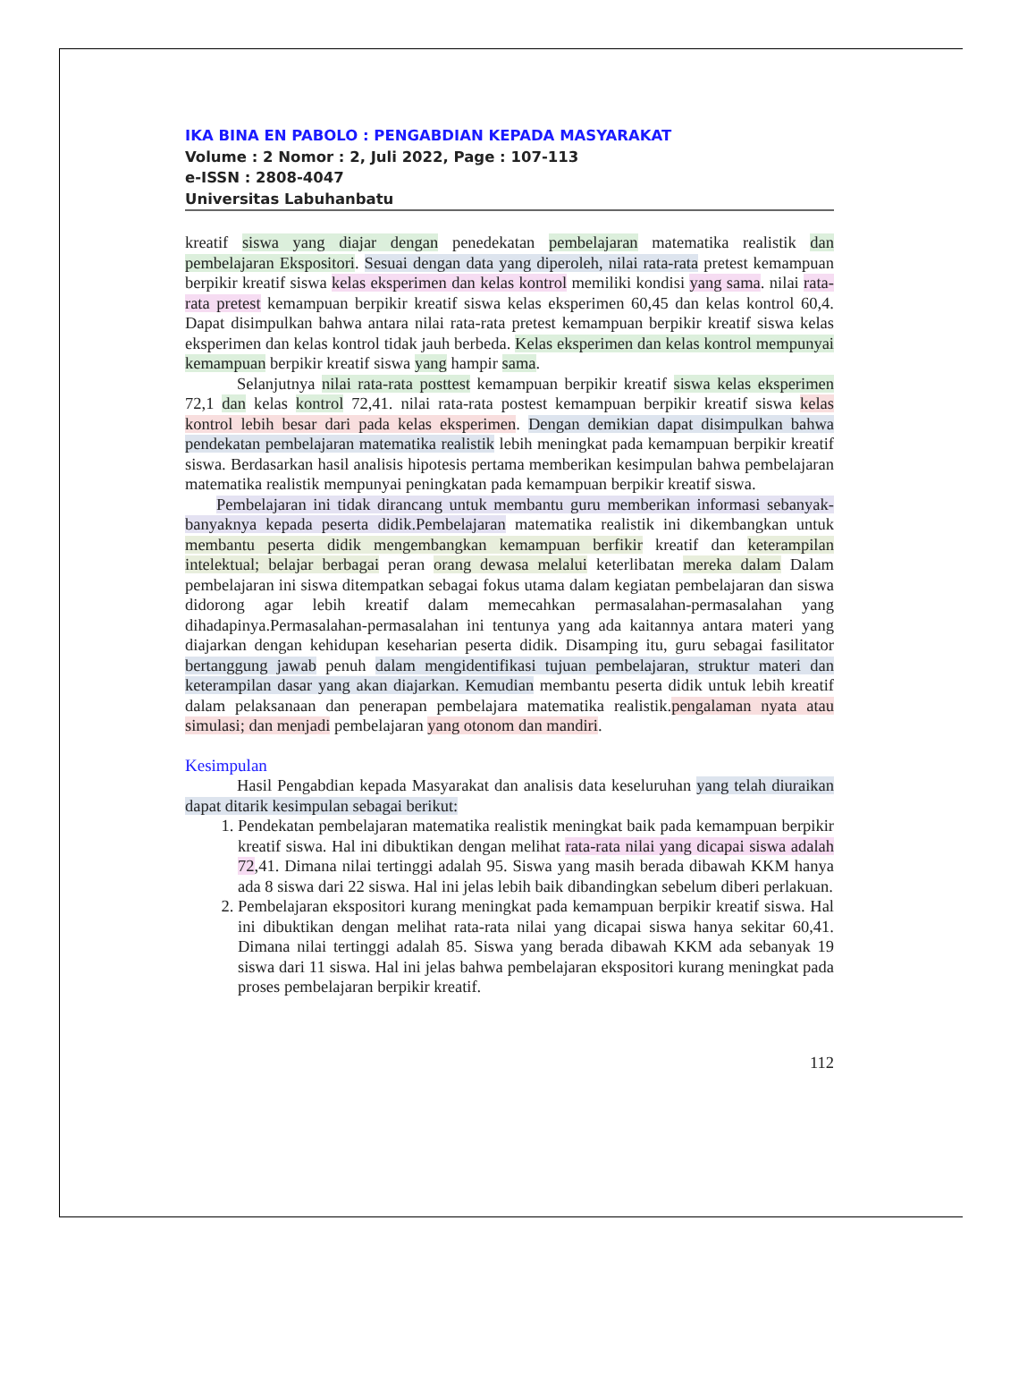IKA BINA EN PABOLO : PENGABDIAN KEPADA MASYARAKAT
Volume : 2 Nomor : 2, Juli 2022, Page : 107-113
e-ISSN : 2808-4047
Universitas Labuhanbatu
kreatif siswa yang diajar dengan penedekatan pembelajaran matematika realistik dan pembelajaran Ekspositori. Sesuai dengan data yang diperoleh, nilai rata-rata pretest kemampuan berpikir kreatif siswa kelas eksperimen dan kelas kontrol memiliki kondisi yang sama. nilai rata-rata pretest kemampuan berpikir kreatif siswa kelas eksperimen 60,45 dan kelas kontrol 60,4. Dapat disimpulkan bahwa antara nilai rata-rata pretest kemampuan berpikir kreatif siswa kelas eksperimen dan kelas kontrol tidak jauh berbeda. Kelas eksperimen dan kelas kontrol mempunyai kemampuan berpikir kreatif siswa yang hampir sama.
Selanjutnya nilai rata-rata posttest kemampuan berpikir kreatif siswa kelas eksperimen 72,1 dan kelas kontrol 72,41. nilai rata-rata postest kemampuan berpikir kreatif siswa kelas kontrol lebih besar dari pada kelas eksperimen. Dengan demikian dapat disimpulkan bahwa pendekatan pembelajaran matematika realistik lebih meningkat pada kemampuan berpikir kreatif siswa. Berdasarkan hasil analisis hipotesis pertama memberikan kesimpulan bahwa pembelajaran matematika realistik mempunyai peningkatan pada kemampuan berpikir kreatif siswa.
Pembelajaran ini tidak dirancang untuk membantu guru memberikan informasi sebanyak-banyaknya kepada peserta didik.Pembelajaran matematika realistik ini dikembangkan untuk membantu peserta didik mengembangkan kemampuan berfikir kreatif dan keterampilan intelektual; belajar berbagai peran orang dewasa melalui keterlibatan mereka dalam Dalam pembelajaran ini siswa ditempatkan sebagai fokus utama dalam kegiatan pembelajaran dan siswa didorong agar lebih kreatif dalam memecahkan permasalahan-permasalahan yang dihadapinya.Permasalahan-permasalahan ini tentunya yang ada kaitannya antara materi yang diajarkan dengan kehidupan keseharian peserta didik. Disamping itu, guru sebagai fasilitator bertanggung jawab penuh dalam mengidentifikasi tujuan pembelajaran, struktur materi dan keterampilan dasar yang akan diajarkan. Kemudian membantu peserta didik untuk lebih kreatif dalam pelaksanaan dan penerapan pembelajara matematika realistik.pengalaman nyata atau simulasi; dan menjadi pembelajaran yang otonom dan mandiri.
Kesimpulan
Hasil Pengabdian kepada Masyarakat dan analisis data keseluruhan yang telah diuraikan dapat ditarik kesimpulan sebagai berikut:
1. Pendekatan pembelajaran matematika realistik meningkat baik pada kemampuan berpikir kreatif siswa. Hal ini dibuktikan dengan melihat rata-rata nilai yang dicapai siswa adalah 72,41. Dimana nilai tertinggi adalah 95. Siswa yang masih berada dibawah KKM hanya ada 8 siswa dari 22 siswa. Hal ini jelas lebih baik dibandingkan sebelum diberi perlakuan.
2. Pembelajaran ekspositori kurang meningkat pada kemampuan berpikir kreatif siswa. Hal ini dibuktikan dengan melihat rata-rata nilai yang dicapai siswa hanya sekitar 60,41. Dimana nilai tertinggi adalah 85. Siswa yang berada dibawah KKM ada sebanyak 19 siswa dari 11 siswa. Hal ini jelas bahwa pembelajaran ekspositori kurang meningkat pada proses pembelajaran berpikir kreatif.
112